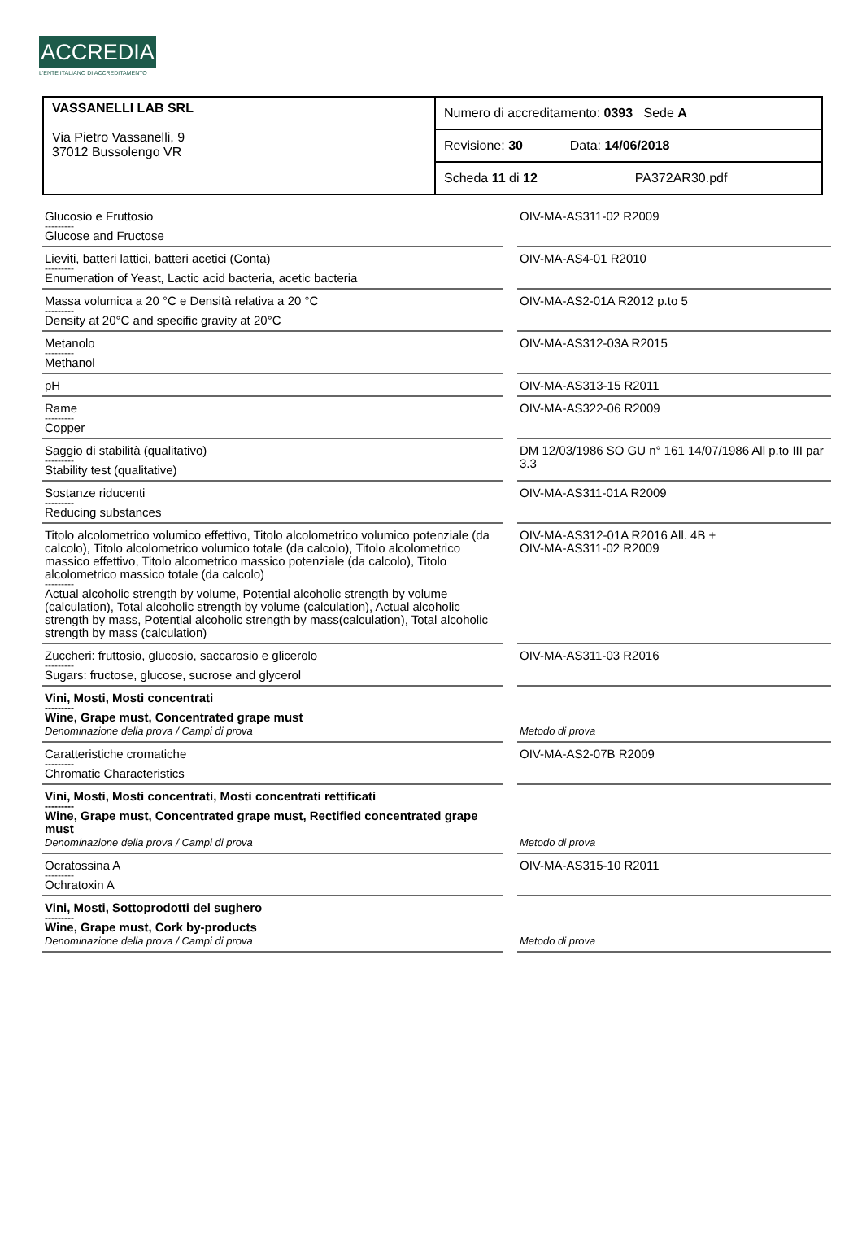ACCREDIA
L'ENTE ITALIANO DI ACCREDITAMENTO
| VASSANELLI LAB SRL Via Pietro Vassanelli, 9 37012 Bussolengo VR | Numero di accreditamento: 0393 Sede A |
| | Revisione: 30 Data: 14/06/2018 |
| | Scheda 11 di 12 PA372AR30.pdf |
| Glucosio e Fruttosio --------- Glucose and Fructose | | OIV-MA-AS311-02 R2009 |
| Lieviti, batteri lattici, batteri acetici (Conta) --------- Enumeration of Yeast, Lactic acid bacteria, acetic bacteria | | OIV-MA-AS4-01 R2010 |
| Massa volumica a 20 °C e Densità relativa a 20 °C --------- Density at 20°C and specific gravity at 20°C | | OIV-MA-AS2-01A R2012 p.to 5 |
| Metanolo --------- Methanol | | OIV-MA-AS312-03A R2015 |
| pH | | OIV-MA-AS313-15 R2011 |
| Rame --------- Copper | | OIV-MA-AS322-06 R2009 |
| Saggio di stabilità (qualitativo) --------- Stability test (qualitative) | | DM 12/03/1986 SO GU n° 161 14/07/1986 All p.to III par 3.3 |
| Sostanze riducenti --------- Reducing substances | | OIV-MA-AS311-01A R2009 |
| Titolo alcolometrico volumico effettivo, Titolo alcolometrico volumico potenziale (da calcolo), Titolo alcolometrico volumico totale (da calcolo), Titolo alcolometrico massico effettivo, Titolo alcometrico massico potenziale (da calcolo), Titolo alcolometrico massico totale (da calcolo) --------- Actual alcoholic strength by volume, Potential alcoholic strength by volume (calculation), Total alcoholic strength by volume (calculation), Actual alcoholic strength by mass, Potential alcoholic strength by mass(calculation), Total alcoholic strength by mass (calculation) | | OIV-MA-AS312-01A R2016 All. 4B + OIV-MA-AS311-02 R2009 |
| Zuccheri: fruttosio, glucosio, saccarosio e glicerolo --------- Sugars: fructose, glucose, sucrose and glycerol | | OIV-MA-AS311-03 R2016 |
| Vini, Mosti, Mosti concentrati --------- Wine, Grape must, Concentrated grape must Denominazione della prova / Campi di prova | | Metodo di prova |
| Caratteristiche cromatiche --------- Chromatic Characteristics | | OIV-MA-AS2-07B R2009 |
| Vini, Mosti, Mosti concentrati, Mosti concentrati rettificati --------- Wine, Grape must, Concentrated grape must, Rectified concentrated grape must Denominazione della prova / Campi di prova | | Metodo di prova |
| Ocratossina A --------- Ochratoxin A | | OIV-MA-AS315-10 R2011 |
| Vini, Mosti, Sottoprodotti del sughero --------- Wine, Grape must, Cork by-products Denominazione della prova / Campi di prova | | Metodo di prova |